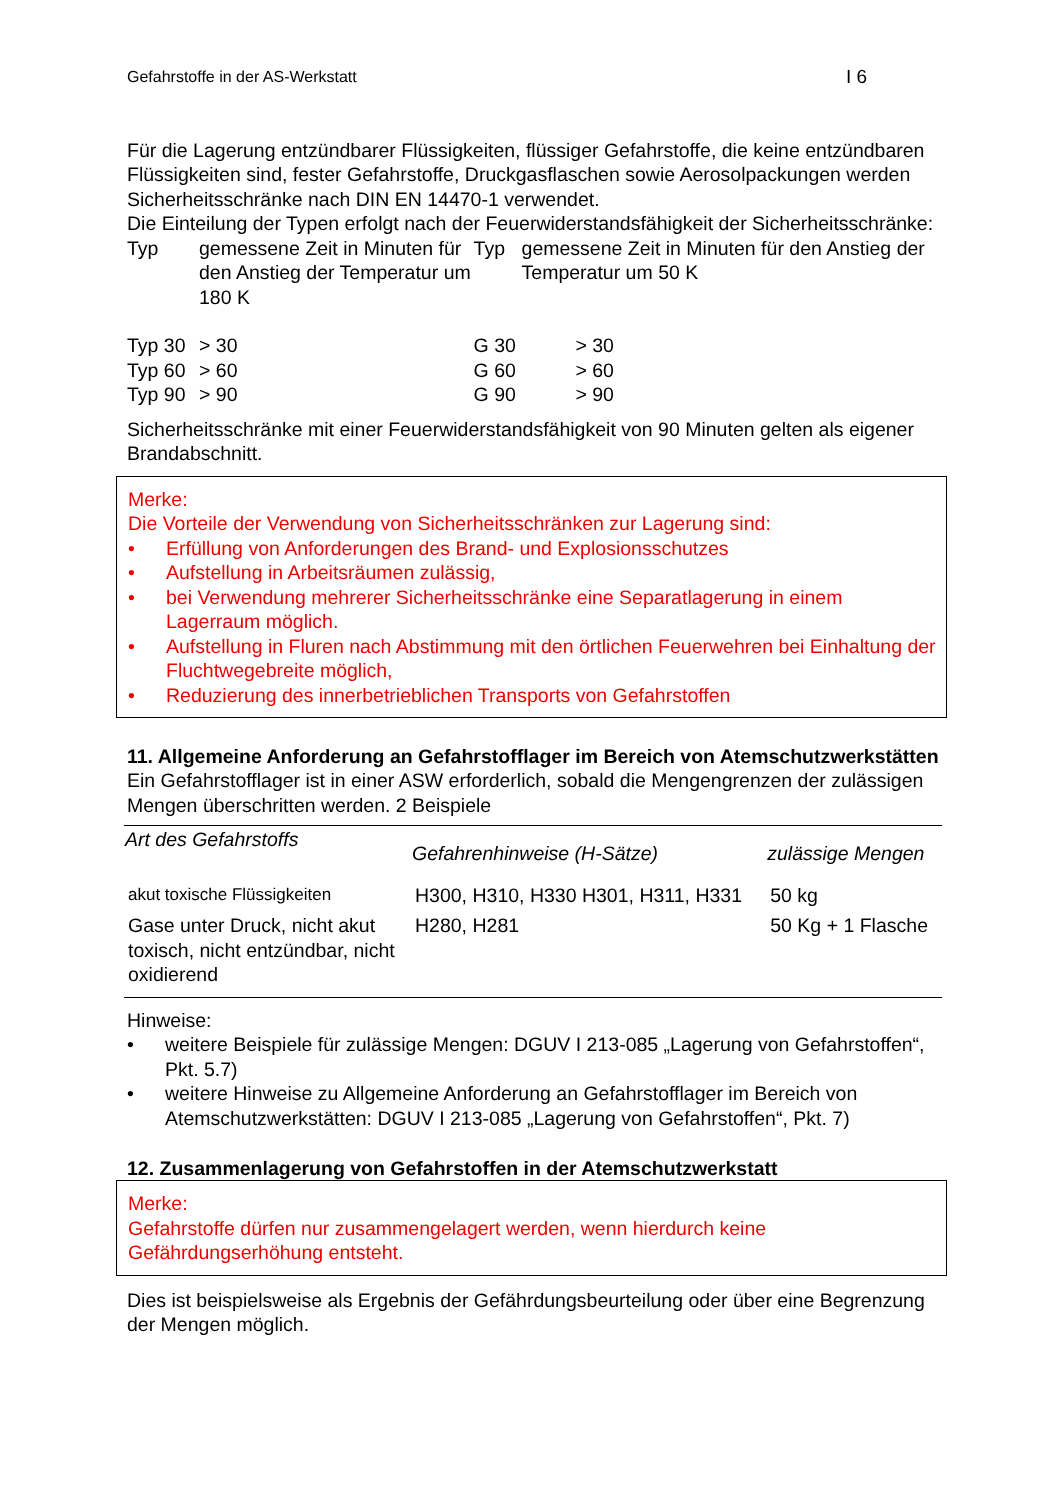Gefahrstoffe in der AS-Werkstatt I 6
Für die Lagerung entzündbarer Flüssigkeiten, flüssiger Gefahrstoffe, die keine entzündbaren Flüssigkeiten sind, fester Gefahrstoffe, Druckgasflaschen sowie Aerosolpackungen werden Sicherheitsschränke nach DIN EN 14470-1 verwendet.
Die Einteilung der Typen erfolgt nach der Feuerwiderstandsfähigkeit der Sicherheitsschränke:
| Typ | gemessene Zeit in Minuten für den Anstieg der Temperatur um 180 K | | Typ | gemessene Zeit in Minuten für den Anstieg der Temperatur um 50 K |
| Typ 30 | | > 30 | G 30 > 30 | |
| Typ 60 | | > 60 | G 60 > 60 | |
| Typ 90 | | > 90 | G 90 > 90 | |
Sicherheitsschränke mit einer Feuerwiderstandsfähigkeit von 90 Minuten gelten als eigener Brandabschnitt.
Merke:
Die Vorteile der Verwendung von Sicherheitsschränken zur Lagerung sind:
• Erfüllung von Anforderungen des Brand- und Explosionsschutzes
• Aufstellung in Arbeitsräumen zulässig,
• bei Verwendung mehrerer Sicherheitsschränke eine Separatlagerung in einem Lagerraum möglich.
• Aufstellung in Fluren nach Abstimmung mit den örtlichen Feuerwehren bei Einhaltung der Fluchtwegebreite möglich,
• Reduzierung des innerbetrieblichen Transports von Gefahrstoffen
11. Allgemeine Anforderung an Gefahrstofflager im Bereich von Atemschutzwerkstätten
Ein Gefahrstofflager ist in einer ASW erforderlich, sobald die Mengengrenzen der zulässigen Mengen überschritten werden. 2 Beispiele
| Art des Gefahrstoffs | Gefahrenhinweise (H-Sätze) | zulässige Mengen |
| --- | --- | --- |
| akut toxische Flüssigkeiten | H300, H310, H330 H301, H311, H331 | 50 kg |
| Gase unter Druck, nicht akut toxisch, nicht entzündbar, nicht oxidierend | H280, H281 | 50 Kg + 1 Flasche |
Hinweise:
• weitere Beispiele für zulässige Mengen: DGUV I 213-085 „Lagerung von Gefahrstoffen“, Pkt. 5.7)
• weitere Hinweise zu Allgemeine Anforderung an Gefahrstofflager im Bereich von Atemschutzwerkstätten: DGUV I 213-085 „Lagerung von Gefahrstoffen“, Pkt. 7)
12. Zusammenlagerung von Gefahrstoffen in der Atemschutzwerkstatt
Merke:
Gefahrstoffe dürfen nur zusammengelagert werden, wenn hierdurch keine Gefährdungserhöhung entsteht.
Dies ist beispielsweise als Ergebnis der Gefährdungsbeurteilung oder über eine Begrenzung der Mengen möglich.